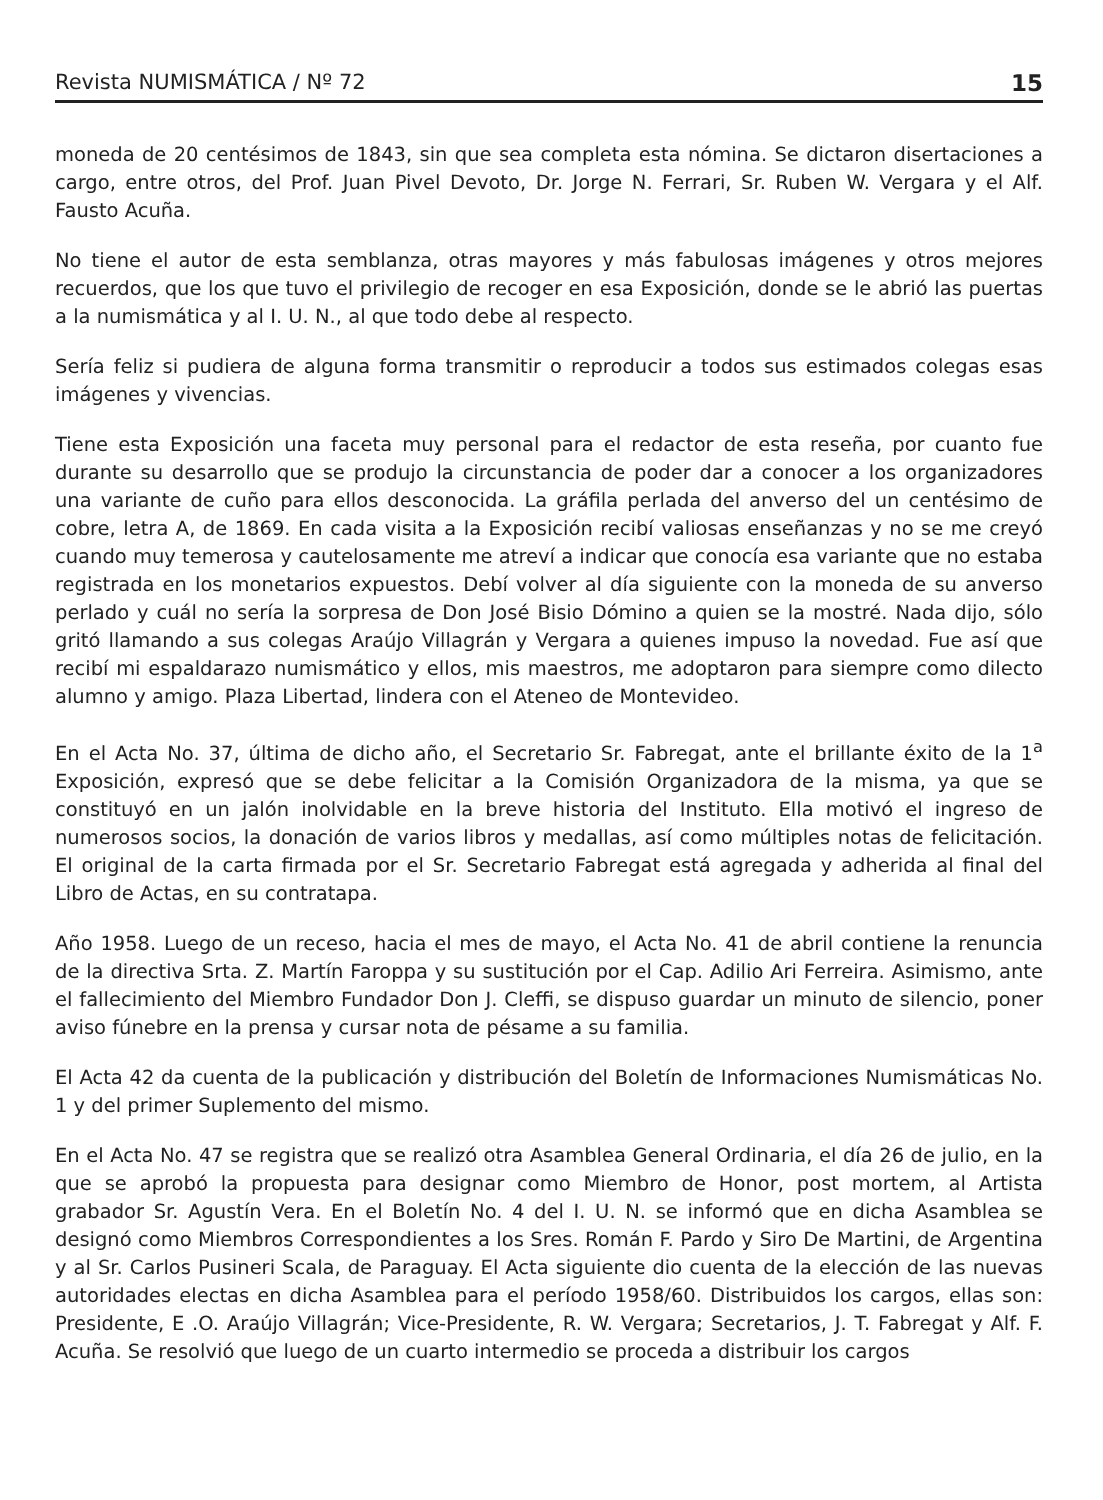Revista NUMISMÁTICA / Nº 72 15
moneda de 20 centésimos de 1843, sin que sea completa esta nómina. Se dictaron disertaciones a cargo, entre otros, del Prof. Juan Pivel Devoto, Dr. Jorge N. Ferrari, Sr. Ruben W. Vergara y el Alf. Fausto Acuña.
No tiene el autor de esta semblanza, otras mayores y más fabulosas imágenes y otros mejores recuerdos, que los que tuvo el privilegio de recoger en esa Exposición, donde se le abrió las puertas a la numismática y al I. U. N., al que todo debe al respecto.
Sería feliz si pudiera de alguna forma transmitir o reproducir a todos sus estimados colegas esas imágenes y vivencias.
Tiene esta Exposición una faceta muy personal para el redactor de esta reseña, por cuanto fue durante su desarrollo que se produjo la circunstancia de poder dar a conocer a los organizadores una variante de cuño para ellos desconocida. La gráfila perlada del anverso del un centésimo de cobre, letra A, de 1869. En cada visita a la Exposición recibí valiosas enseñanzas y no se me creyó cuando muy temerosa y cautelosamente me atreví a indicar que conocía esa variante que no estaba registrada en los monetarios expuestos. Debí volver al día siguiente con la moneda de su anverso perlado y cuál no sería la sorpresa de Don José Bisio Dómino a quien se la mostré. Nada dijo, sólo gritó llamando a sus colegas Araújo Villagrán y Vergara a quienes impuso la novedad. Fue así que recibí mi espaldarazo numismático y ellos, mis maestros, me adoptaron para siempre como dilecto alumno y amigo. Plaza Libertad, lindera con el Ateneo de Montevideo.
En el Acta No. 37, última de dicho año, el Secretario Sr. Fabregat, ante el brillante éxito de la 1<sup>a</sup> Exposición, expresó que se debe felicitar a la Comisión Organizadora de la misma, ya que se constituyó en un jalón inolvidable en la breve historia del Instituto. Ella motivó el ingreso de numerosos socios, la donación de varios libros y medallas, así como múltiples notas de felicitación. El original de la carta firmada por el Sr. Secretario Fabregat está agregada y adherida al final del Libro de Actas, en su contratapa.
Año 1958. Luego de un receso, hacia el mes de mayo, el Acta No. 41 de abril contiene la renuncia de la directiva Srta. Z. Martín Faroppa y su sustitución por el Cap. Adilio Ari Ferreira. Asimismo, ante el fallecimiento del Miembro Fundador Don J. Cleffi, se dispuso guardar un minuto de silencio, poner aviso fúnebre en la prensa y cursar nota de pésame a su familia.
El Acta 42 da cuenta de la publicación y distribución del Boletín de Informaciones Numismáticas No. 1 y del primer Suplemento del mismo.
En el Acta No. 47 se registra que se realizó otra Asamblea General Ordinaria, el día 26 de julio, en la que se aprobó la propuesta para designar como Miembro de Honor, post mortem, al Artista grabador Sr. Agustín Vera. En el Boletín No. 4 del I. U. N. se informó que en dicha Asamblea se designó como Miembros Correspondientes a los Sres. Román F. Pardo y Siro De Martini, de Argentina y al Sr. Carlos Pusineri Scala, de Paraguay. El Acta siguiente dio cuenta de la elección de las nuevas autoridades electas en dicha Asamblea para el período 1958/60. Distribuidos los cargos, ellas son: Presidente, E .O. Araújo Villagrán; Vice-Presidente, R. W. Vergara; Secretarios, J. T. Fabregat y Alf. F. Acuña. Se resolvió que luego de un cuarto intermedio se proceda a distribuir los cargos